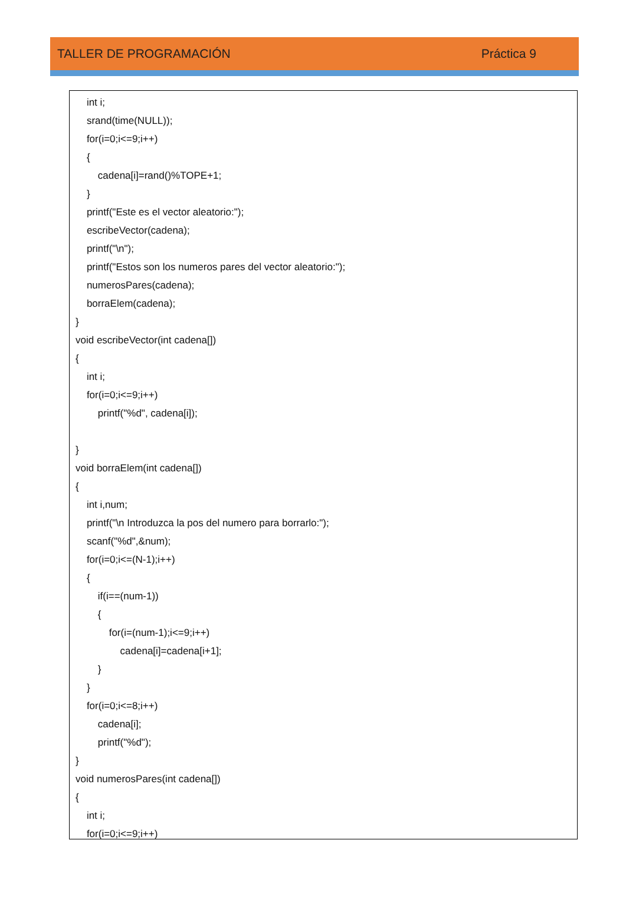TALLER DE PROGRAMACIÓN Práctica 9
int i;
srand(time(NULL));
for(i=0;i<=9;i++)
{
cadena[i]=rand()%TOPE+1;
}
printf("Este es el vector aleatorio:");
escribeVector(cadena);
printf("\n");
printf("Estos son los numeros pares del vector aleatorio:");
numerosPares(cadena);
borraElem(cadena);
}
void escribeVector(int cadena[])
{
int i;
for(i=0;i<=9;i++)
printf("%d", cadena[i]);
}
void borraElem(int cadena[])
{
int i,num;
printf("\n Introduzca la pos del numero para borrarlo:");
scanf("%d",&num);
for(i=0;i<=(N-1);i++)
{
if(i==(num-1))
{
for(i=(num-1);i<=9;i++)
cadena[i]=cadena[i+1];
}
}
for(i=0;i<=8;i++)
cadena[i];
printf("%d");
}
void numerosPares(int cadena[])
{
int i;
for(i=0;i<=9;i++)